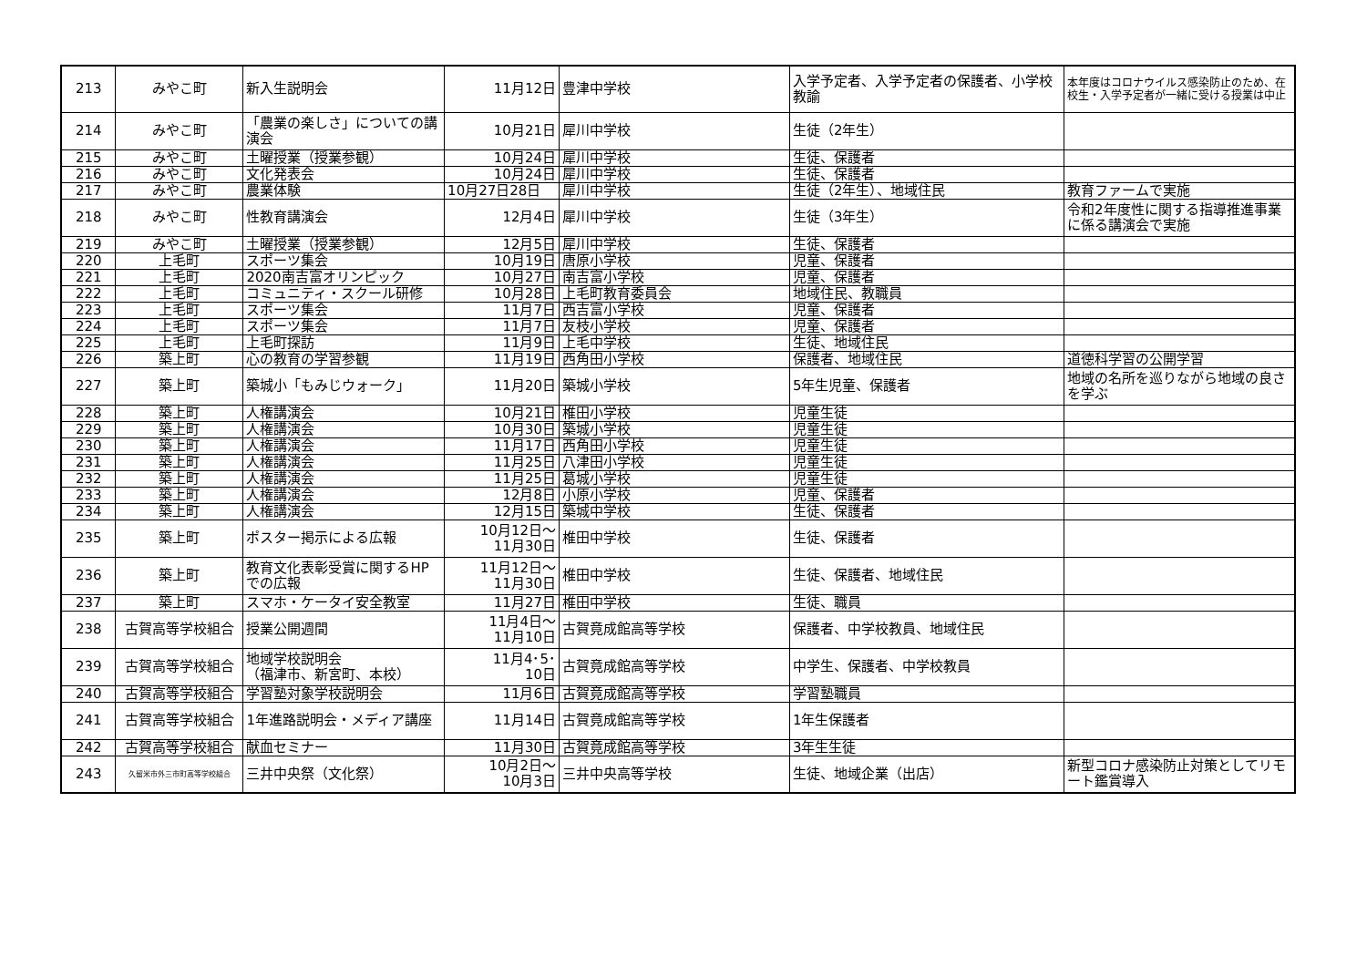| 213 | みやこ町 | 新入生説明会 | 11月12日 | 豊津中学校 | 入学予定者、入学予定者の保護者、小学校教諭 | 本年度はコロナウイルス感染防止のため、在校生・入学予定者が一緒に受ける授業は中止 |
| 214 | みやこ町 | 「農業の楽しさ」についての講演会 | 10月21日 | 犀川中学校 | 生徒（2年生） | |
| 215 | みやこ町 | 土曜授業（授業参観） | 10月24日 | 犀川中学校 | 生徒、保護者 | |
| 216 | みやこ町 | 文化発表会 | 10月24日 | 犀川中学校 | 生徒、保護者 | |
| 217 | みやこ町 | 農業体験 | 10月27日28日 | 犀川中学校 | 生徒（2年生）、地域住民 | 教育ファームで実施 |
| 218 | みやこ町 | 性教育講演会 | 12月4日 | 犀川中学校 | 生徒（3年生） | 令和2年度性に関する指導推進事業に係る講演会で実施 |
| 219 | みやこ町 | 土曜授業（授業参観） | 12月5日 | 犀川中学校 | 生徒、保護者 | |
| 220 | 上毛町 | スポーツ集会 | 10月19日 | 唐原小学校 | 児童、保護者 | |
| 221 | 上毛町 | 2020南吉富オリンピック | 10月27日 | 南吉富小学校 | 児童、保護者 | |
| 222 | 上毛町 | コミュニティ・スクール研修 | 10月28日 | 上毛町教育委員会 | 地域住民、教職員 | |
| 223 | 上毛町 | スポーツ集会 | 11月7日 | 西吉富小学校 | 児童、保護者 | |
| 224 | 上毛町 | スポーツ集会 | 11月7日 | 友枝小学校 | 児童、保護者 | |
| 225 | 上毛町 | 上毛町探訪 | 11月9日 | 上毛中学校 | 生徒、地域住民 | |
| 226 | 築上町 | 心の教育の学習参観 | 11月19日 | 西角田小学校 | 保護者、地域住民 | 道徳科学習の公開学習 |
| 227 | 築上町 | 築城小「もみじウォーク」 | 11月20日 | 築城小学校 | 5年生児童、保護者 | 地域の名所を巡りながら地域の良さを学ぶ |
| 228 | 築上町 | 人権講演会 | 10月21日 | 椎田小学校 | 児童生徒 | |
| 229 | 築上町 | 人権講演会 | 10月30日 | 築城小学校 | 児童生徒 | |
| 230 | 築上町 | 人権講演会 | 11月17日 | 西角田小学校 | 児童生徒 | |
| 231 | 築上町 | 人権講演会 | 11月25日 | 八津田小学校 | 児童生徒 | |
| 232 | 築上町 | 人権講演会 | 11月25日 | 葛城小学校 | 児童生徒 | |
| 233 | 築上町 | 人権講演会 | 12月8日 | 小原小学校 | 児童、保護者 | |
| 234 | 築上町 | 人権講演会 | 12月15日 | 築城中学校 | 生徒、保護者 | |
| 235 | 築上町 | ポスター掲示による広報 | 10月12日～ 11月30日 | 椎田中学校 | 生徒、保護者 | |
| 236 | 築上町 | 教育文化表彰受賞に関するHPでの広報 | 11月12日～ 11月30日 | 椎田中学校 | 生徒、保護者、地域住民 | |
| 237 | 築上町 | スマホ・ケータイ安全教室 | 11月27日 | 椎田中学校 | 生徒、職員 | |
| 238 | 古賀高等学校組合 | 授業公開週間 | 11月4日～ 11月10日 | 古賀竟成館高等学校 | 保護者、中学校教員、地域住民 | |
| 239 | 古賀高等学校組合 | 地域学校説明会 （福津市、新宮町、本校） | 11月4･5･ 10日 | 古賀竟成館高等学校 | 中学生、保護者、中学校教員 | |
| 240 | 古賀高等学校組合 | 学習塾対象学校説明会 | 11月6日 | 古賀竟成館高等学校 | 学習塾職員 | |
| 241 | 古賀高等学校組合 | 1年進路説明会・メディア講座 | 11月14日 | 古賀竟成館高等学校 | 1年生保護者 | |
| 242 | 古賀高等学校組合 | 献血セミナー | 11月30日 | 古賀竟成館高等学校 | 3年生生徒 | |
| 243 | 久留米市外三市町高等学校組合 | 三井中央祭（文化祭） | 10月2日～ 10月3日 | 三井中央高等学校 | 生徒、地域企業（出店） | 新型コロナ感染防止対策としてリモート鑑賞導入 |